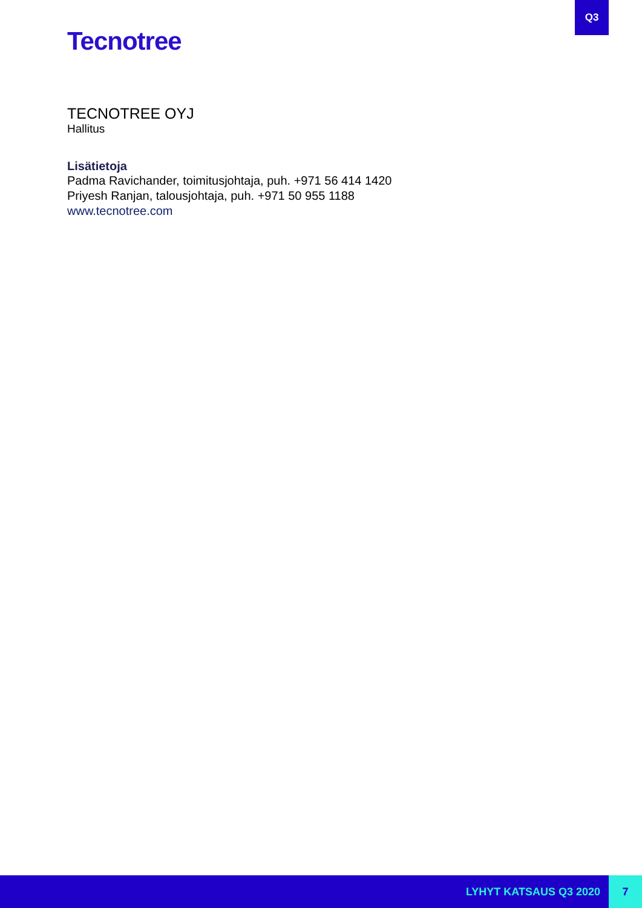Q3
Tecnotree
TECNOTREE OYJ
Hallitus
Lisätietoja
Padma Ravichander, toimitusjohtaja, puh. +971 56 414 1420
Priyesh Ranjan, talousjohtaja, puh. +971 50 955 1188
www.tecnotree.com
LYHYT KATSAUS Q3 2020 7